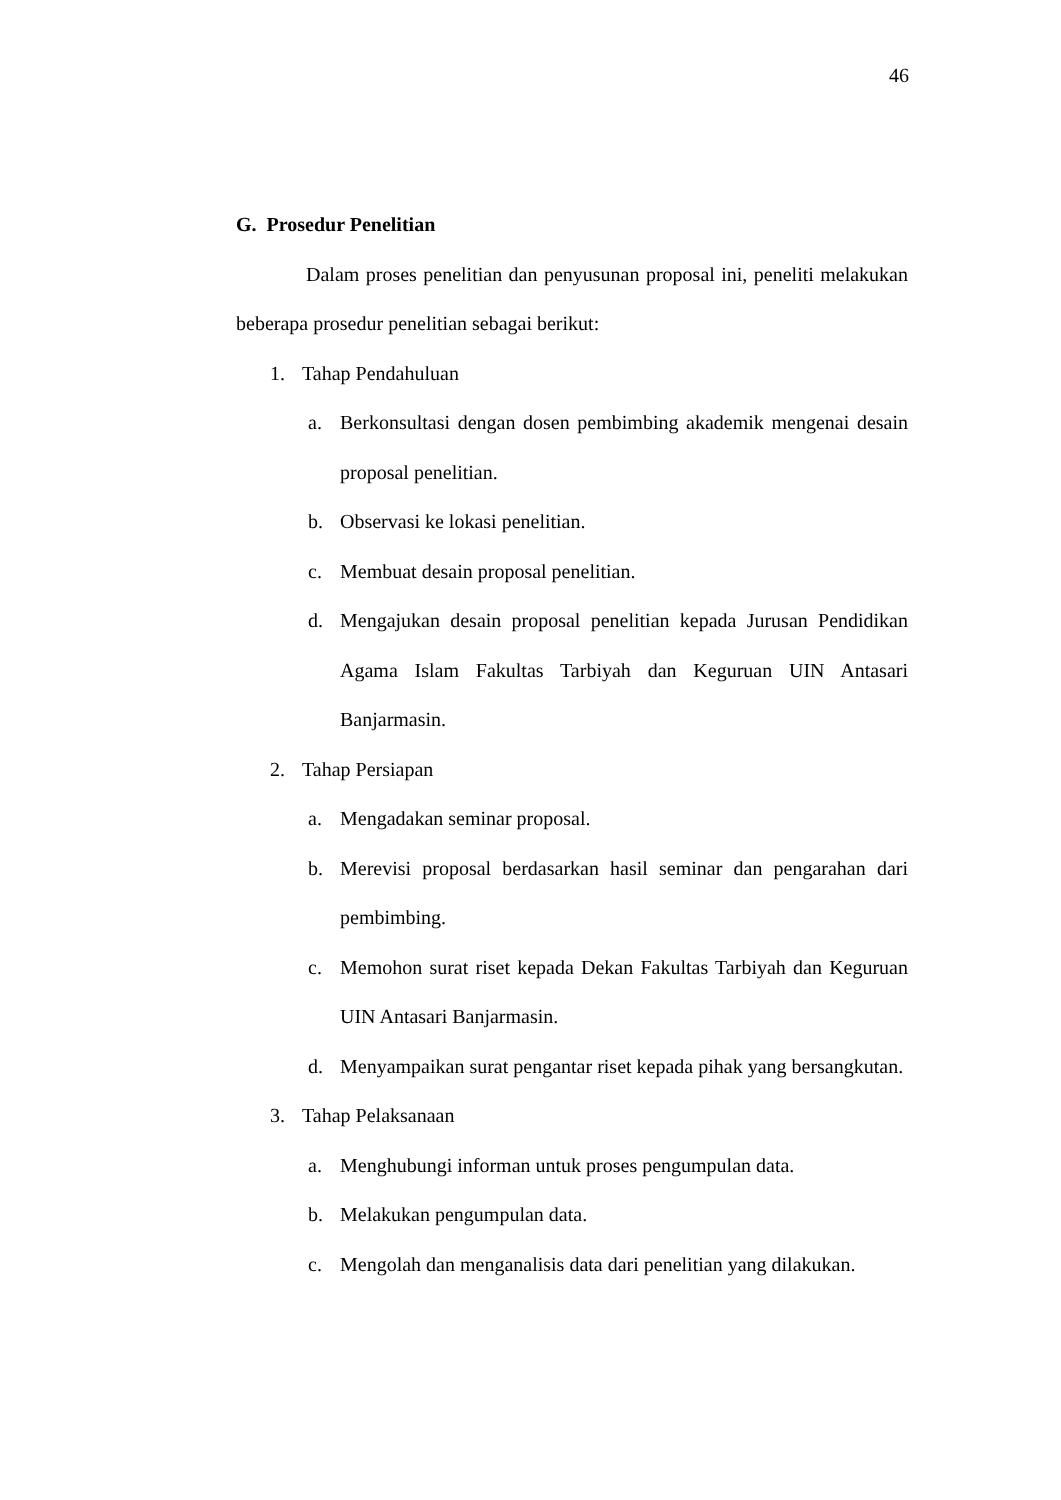46
G. Prosedur Penelitian
Dalam proses penelitian dan penyusunan proposal ini, peneliti melakukan beberapa prosedur penelitian sebagai berikut:
1. Tahap Pendahuluan
a. Berkonsultasi dengan dosen pembimbing akademik mengenai desain proposal penelitian.
b. Observasi ke lokasi penelitian.
c. Membuat desain proposal penelitian.
d. Mengajukan desain proposal penelitian kepada Jurusan Pendidikan Agama Islam Fakultas Tarbiyah dan Keguruan UIN Antasari Banjarmasin.
2. Tahap Persiapan
a. Mengadakan seminar proposal.
b. Merevisi proposal berdasarkan hasil seminar dan pengarahan dari pembimbing.
c. Memohon surat riset kepada Dekan Fakultas Tarbiyah dan Keguruan UIN Antasari Banjarmasin.
d. Menyampaikan surat pengantar riset kepada pihak yang bersangkutan.
3. Tahap Pelaksanaan
a. Menghubungi informan untuk proses pengumpulan data.
b. Melakukan pengumpulan data.
c. Mengolah dan menganalisis data dari penelitian yang dilakukan.